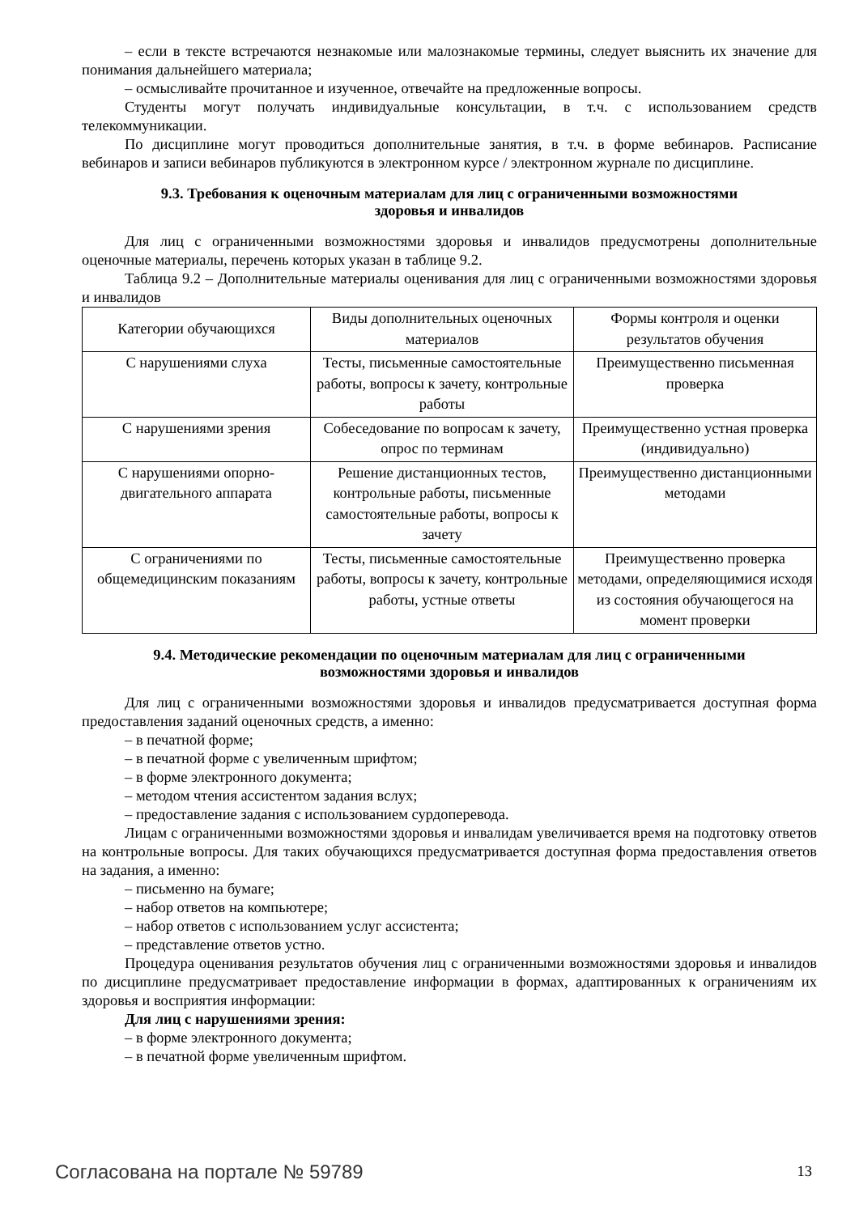– если в тексте встречаются незнакомые или малознакомые термины, следует выяснить их значение для понимания дальнейшего материала;
– осмысливайте прочитанное и изученное, отвечайте на предложенные вопросы.
Студенты могут получать индивидуальные консультации, в т.ч. с использованием средств телекоммуникации.
По дисциплине могут проводиться дополнительные занятия, в т.ч. в форме вебинаров. Расписание вебинаров и записи вебинаров публикуются в электронном курсе / электронном журнале по дисциплине.
9.3. Требования к оценочным материалам для лиц с ограниченными возможностями здоровья и инвалидов
Для лиц с ограниченными возможностями здоровья и инвалидов предусмотрены дополнительные оценочные материалы, перечень которых указан в таблице 9.2.
Таблица 9.2 – Дополнительные материалы оценивания для лиц с ограниченными возможностями здоровья и инвалидов
| Категории обучающихся | Виды дополнительных оценочных материалов | Формы контроля и оценки результатов обучения |
| С нарушениями слуха | Тесты, письменные самостоятельные работы, вопросы к зачету, контрольные работы | Преимущественно письменная проверка |
| С нарушениями зрения | Собеседование по вопросам к зачету, опрос по терминам | Преимущественно устная проверка (индивидуально) |
| С нарушениями опорно-двигательного аппарата | Решение дистанционных тестов, контрольные работы, письменные самостоятельные работы, вопросы к зачету | Преимущественно дистанционными методами |
| С ограничениями по общемедицинским показаниям | Тесты, письменные самостоятельные работы, вопросы к зачету, контрольные работы, устные ответы | Преимущественно проверка методами, определяющимися исходя из состояния обучающегося на момент проверки |
9.4. Методические рекомендации по оценочным материалам для лиц с ограниченными возможностями здоровья и инвалидов
Для лиц с ограниченными возможностями здоровья и инвалидов предусматривается доступная форма предоставления заданий оценочных средств, а именно:
– в печатной форме;
– в печатной форме с увеличенным шрифтом;
– в форме электронного документа;
– методом чтения ассистентом задания вслух;
– предоставление задания с использованием сурдоперевода.
Лицам с ограниченными возможностями здоровья и инвалидам увеличивается время на подготовку ответов на контрольные вопросы. Для таких обучающихся предусматривается доступная форма предоставления ответов на задания, а именно:
– письменно на бумаге;
– набор ответов на компьютере;
– набор ответов с использованием услуг ассистента;
– представление ответов устно.
Процедура оценивания результатов обучения лиц с ограниченными возможностями здоровья и инвалидов по дисциплине предусматривает предоставление информации в формах, адаптированных к ограничениям их здоровья и восприятия информации:
Для лиц с нарушениями зрения:
– в форме электронного документа;
– в печатной форме увеличенным шрифтом.
Согласована на портале № 59789 13